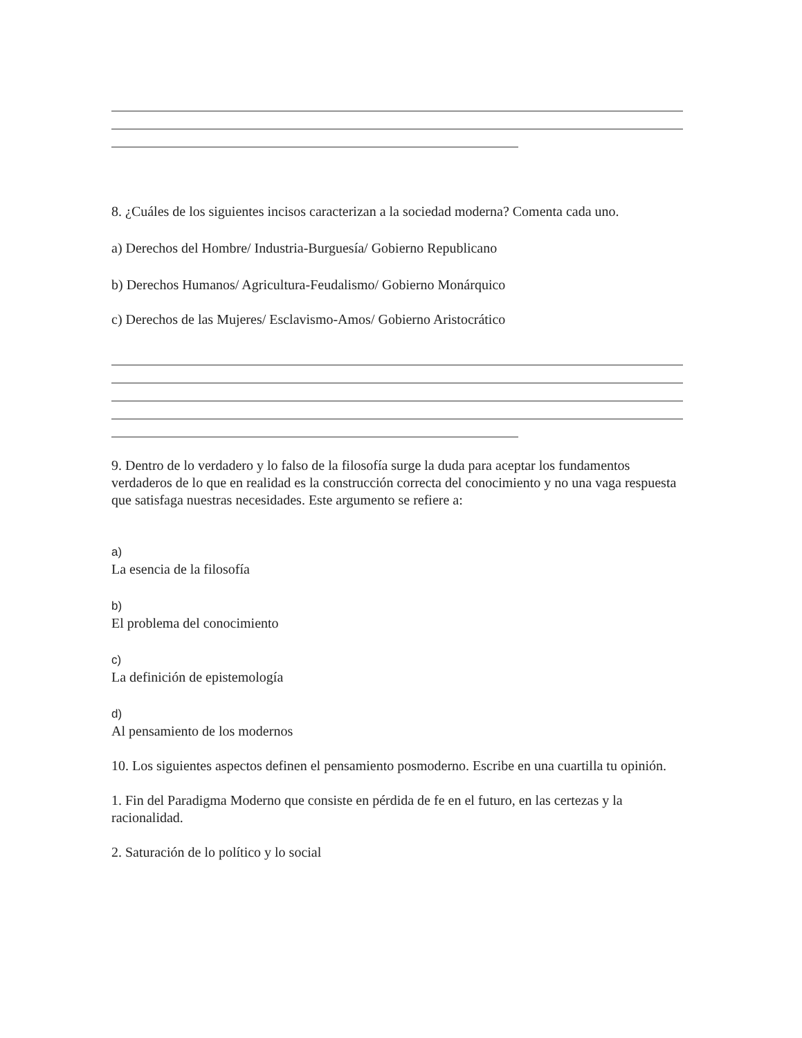8. ¿Cuáles de los siguientes incisos caracterizan a la sociedad moderna? Comenta cada uno.
a) Derechos del Hombre/ Industria-Burguesía/ Gobierno Republicano
b) Derechos Humanos/ Agricultura-Feudalismo/ Gobierno Monárquico
c) Derechos de las Mujeres/ Esclavismo-Amos/ Gobierno Aristocrático
9. Dentro de lo verdadero y lo falso de la filosofía surge la duda para aceptar los fundamentos verdaderos de lo que en realidad es la construcción correcta del conocimiento y no una vaga respuesta que satisfaga nuestras necesidades. Este argumento se refiere a:
a)
La esencia de la filosofía
b)
El problema del conocimiento
c)
La definición de epistemología
d)
Al pensamiento de los modernos
10. Los siguientes aspectos definen el pensamiento posmoderno. Escribe en una cuartilla tu opinión.
1. Fin del Paradigma Moderno que consiste en pérdida de fe en el futuro, en las certezas y la racionalidad.
2. Saturación de lo político y lo social